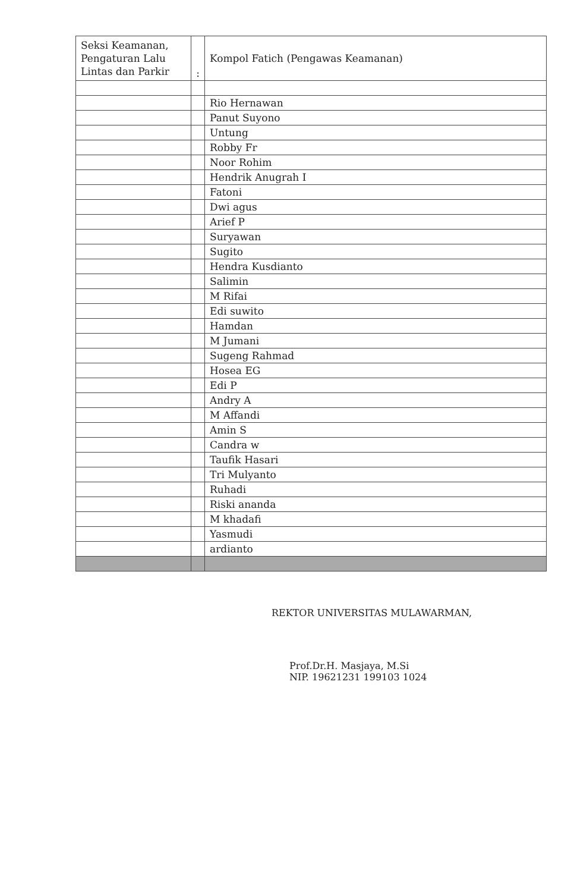| Seksi Keamanan, Pengaturan Lalu Lintas dan Parkir | : | Kompol Fatich (Pengawas Keamanan) |
| | | Rio Hernawan |
| | | Panut Suyono |
| | | Untung |
| | | Robby Fr |
| | | Noor Rohim |
| | | Hendrik Anugrah I |
| | | Fatoni |
| | | Dwi agus |
| | | Arief P |
| | | Suryawan |
| | | Sugito |
| | | Hendra Kusdianto |
| | | Salimin |
| | | M Rifai |
| | | Edi suwito |
| | | Hamdan |
| | | M Jumani |
| | | Sugeng Rahmad |
| | | Hosea EG |
| | | Edi P |
| | | Andry A |
| | | M Affandi |
| | | Amin S |
| | | Candra w |
| | | Taufik Hasari |
| | | Tri Mulyanto |
| | | Ruhadi |
| | | Riski ananda |
| | | M khadafi |
| | | Yasmudi |
| | | ardianto |
REKTOR UNIVERSITAS MULAWARMAN,
Prof.Dr.H. Masjaya, M.Si
NIP. 19621231 199103 1024